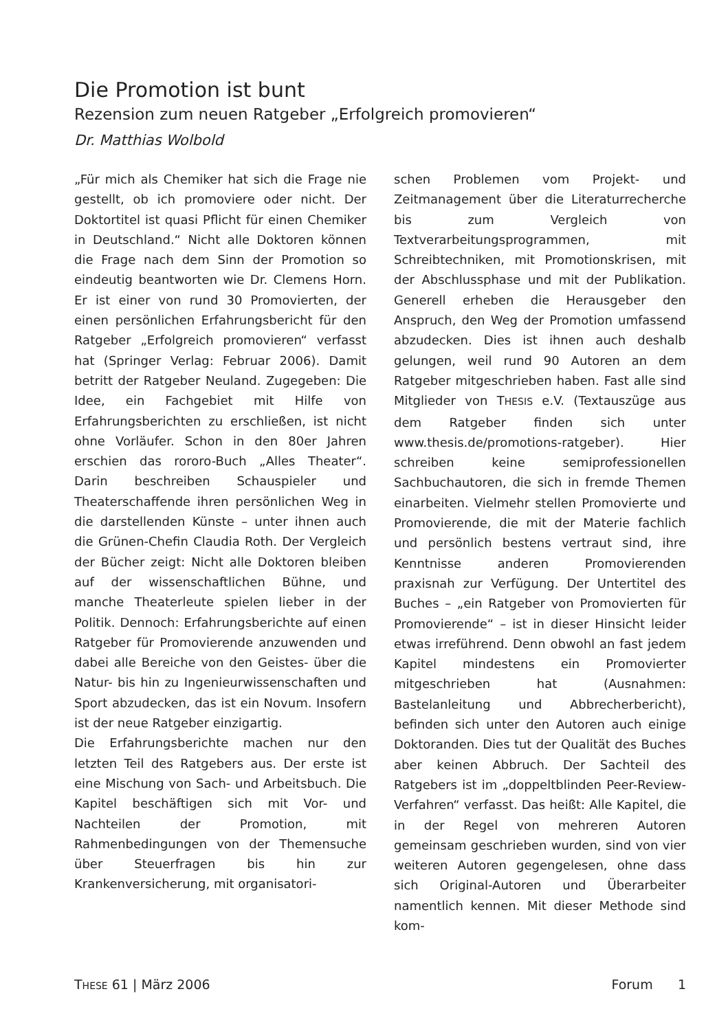Die Promotion ist bunt
Rezension zum neuen Ratgeber „Erfolgreich promovieren“
Dr. Matthias Wolbold
„Für mich als Chemiker hat sich die Frage nie gestellt, ob ich promoviere oder nicht. Der Doktortitel ist quasi Pflicht für einen Chemiker in Deutschland.“ Nicht alle Doktoren können die Frage nach dem Sinn der Promotion so eindeutig beantworten wie Dr. Clemens Horn. Er ist einer von rund 30 Promovierten, der einen persönlichen Erfahrungsbericht für den Ratgeber „Erfolgreich promovieren“ verfasst hat (Springer Verlag: Februar 2006). Damit betritt der Ratgeber Neuland. Zugegeben: Die Idee, ein Fachgebiet mit Hilfe von Erfahrungsberichten zu erschließen, ist nicht ohne Vorläufer. Schon in den 80er Jahren erschien das rororo-Buch „Alles Theater“. Darin beschreiben Schauspieler und Theaterschaffende ihren persönlichen Weg in die darstellenden Künste – unter ihnen auch die Grünen-Chefin Claudia Roth. Der Vergleich der Bücher zeigt: Nicht alle Doktoren bleiben auf der wissenschaftlichen Bühne, und manche Theaterleute spielen lieber in der Politik. Dennoch: Erfahrungsberichte auf einen Ratgeber für Promovierende anzuwenden und dabei alle Bereiche von den Geistes- über die Natur- bis hin zu Ingenieurwissenschaften und Sport abzudecken, das ist ein Novum. Insofern ist der neue Ratgeber einzigartig.
Die Erfahrungsberichte machen nur den letzten Teil des Ratgebers aus. Der erste ist eine Mischung von Sach- und Arbeitsbuch. Die Kapitel beschäftigen sich mit Vor- und Nachteilen der Promotion, mit Rahmenbedingungen von der Themensuche über Steuerfragen bis hin zur Krankenversicherung, mit organisatori-
schen Problemen vom Projekt- und Zeitmanagement über die Literaturrecherche bis zum Vergleich von Textverarbeitungsprogrammen, mit Schreibtechniken, mit Promotionskrisen, mit der Abschlussphase und mit der Publikation. Generell erheben die Herausgeber den Anspruch, den Weg der Promotion umfassend abzudecken. Dies ist ihnen auch deshalb gelungen, weil rund 90 Autoren an dem Ratgeber mitgeschrieben haben. Fast alle sind Mitglieder von THESIS e.V. (Textauszüge aus dem Ratgeber finden sich unter www.thesis.de/promotions-ratgeber). Hier schreiben keine semiprofessionellen Sachbuchautoren, die sich in fremde Themen einarbeiten. Vielmehr stellen Promovierte und Promovierende, die mit der Materie fachlich und persönlich bestens vertraut sind, ihre Kenntnisse anderen Promovierenden praxisnah zur Verfügung. Der Untertitel des Buches – „ein Ratgeber von Promovierten für Promovierende“ – ist in dieser Hinsicht leider etwas irreführend. Denn obwohl an fast jedem Kapitel mindestens ein Promovierter mitgeschrieben hat (Ausnahmen: Bastelanleitung und Abbrecherbericht), befinden sich unter den Autoren auch einige Doktoranden. Dies tut der Qualität des Buches aber keinen Abbruch. Der Sachteil des Ratgebers ist im „doppeltblinden Peer-Review-Verfahren“ verfasst. Das heißt: Alle Kapitel, die in der Regel von mehreren Autoren gemeinsam geschrieben wurden, sind von vier weiteren Autoren gegengelesen, ohne dass sich Original-Autoren und Überarbeiter namentlich kennen. Mit dieser Methode sind kom-
THESE 61 | März 2006 Forum 1